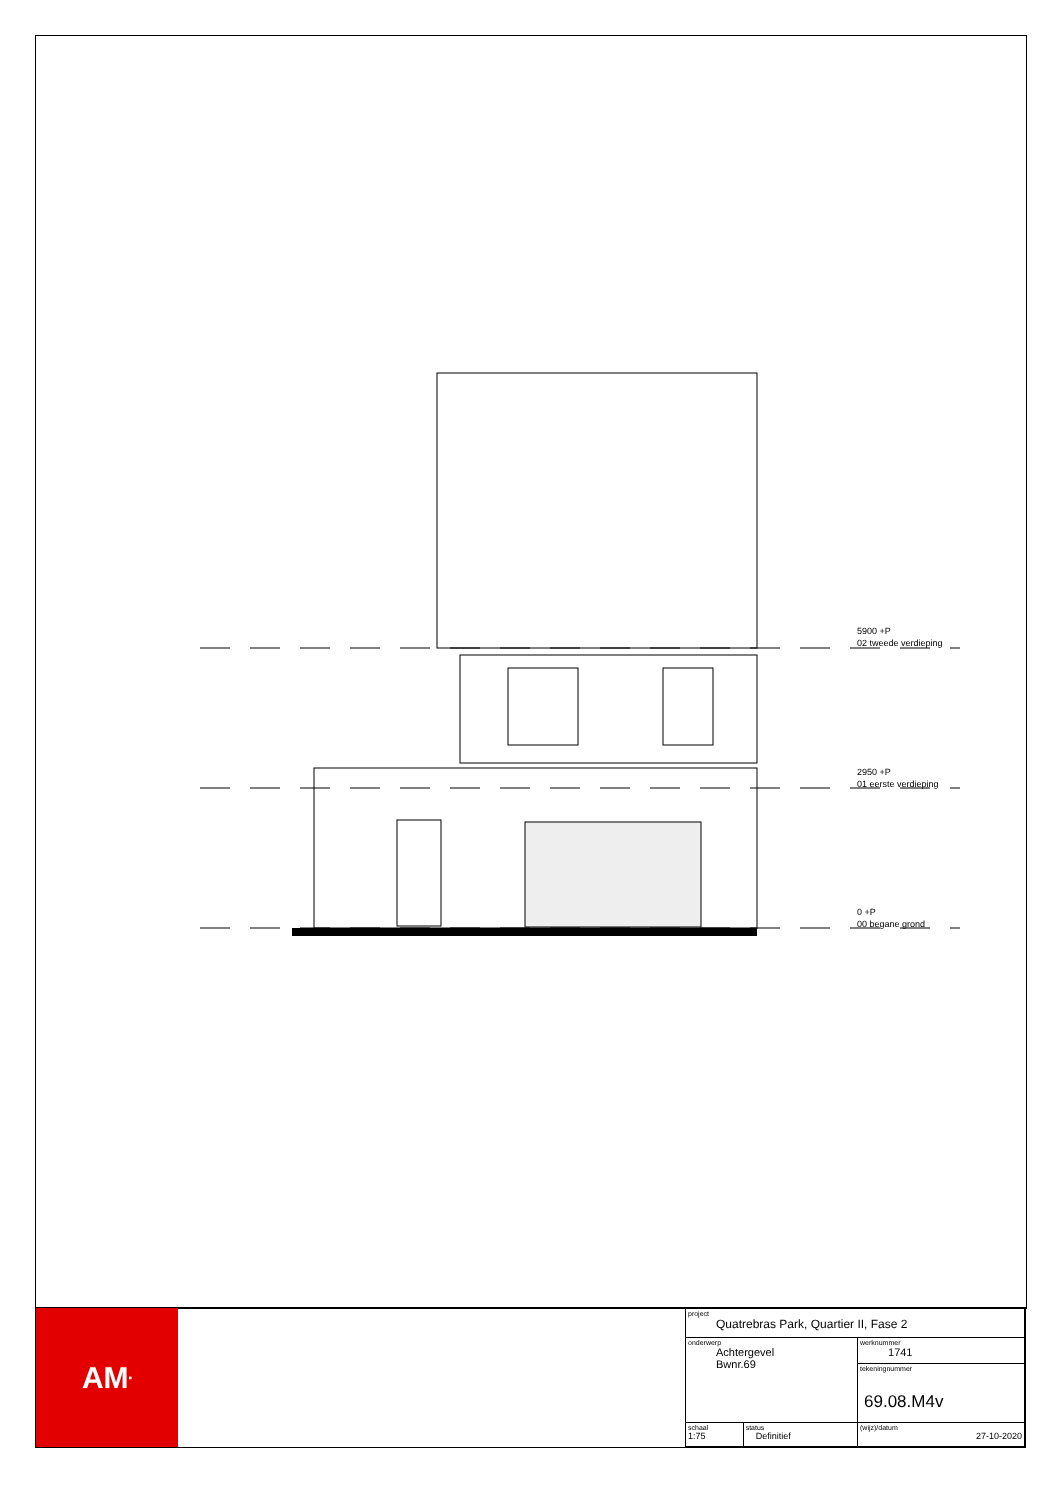5900 +P
02 tweede verdieping
2950 +P
01 eerste verdieping
0 +P
00 begane grond
AM<sup>▪</sup>
| project Quatrebras Park, Quartier II, Fase 2 | | |
| onderwerp Achtergevel Bwnr.69 | | werknummer 1741 |
| | | tekeningnummer 69.08.M4v |
| schaal 1:75 | status Definitief | (wijz)/datum 27-10-2020 |